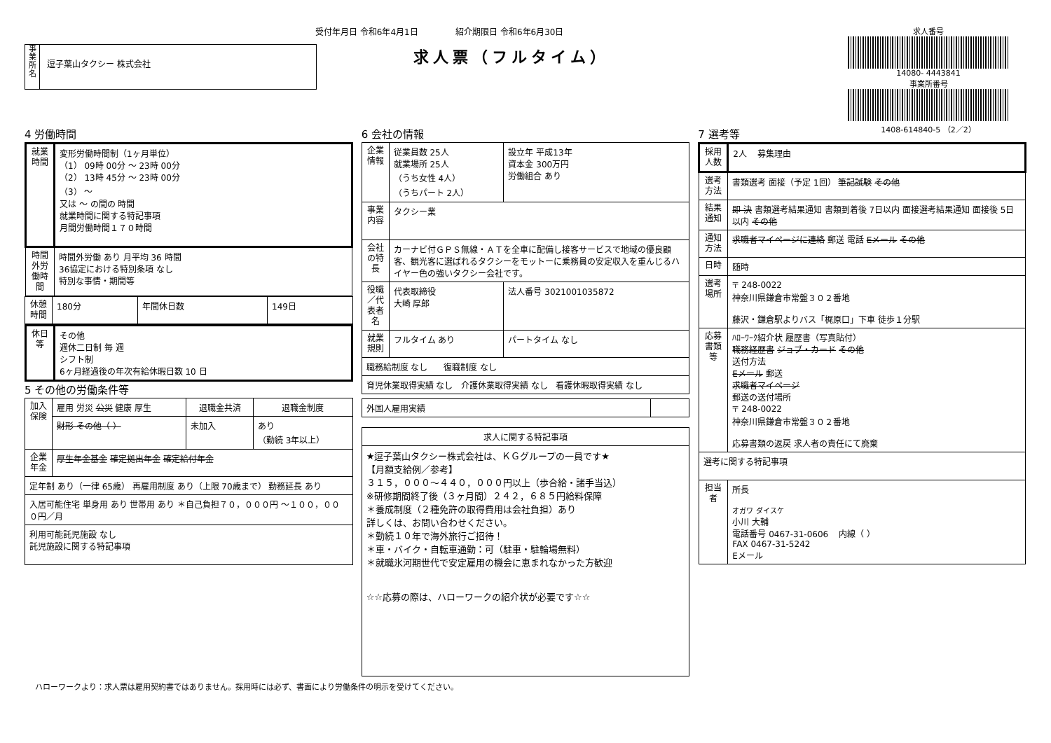受付年月日 令和6年4月1日 紹介期限日 令和6年6月30日
求人票（フルタイム）
事業所名
逗子葉山タクシー 株式会社
求人番号
14080- 4443841
事業所番号
1408-614840-5 （2／2）
4 労働時間
| 就業時間 | 変形労働時間制（1ヶ月単位） （1） 09時 00分 ～ 23時 00分 （2） 13時 45分 ～ 23時 00分 （3） ～ 又は ～ の間の 時間 就業時間に関する特記事項 月間労働時間１７０時間 |
| 時間外労働時間 | 時間外労働 あり 月平均 36 時間 36協定における特別条項 なし 特別な事情・期間等 |
| 休憩時間 | 180分 | 年間休日数 | 149日 |
| 休日等 | その他 週休二日制 毎 週 シフト制 6ヶ月経過後の年次有給休暇日数 10 日 |
5 その他の労働条件等
| 加入保険 | 雇用 労災 公災 健康 厚生 | 退職金共済 | 退職金制度 |
| | 財形 その他（ ） | 未加入 | あり （勤続 3年以上） |
| 企業年金 | 厚生年金基金 確定拠出年金 確定給付年金 | | |
| 定年制 あり（一律 65歳） 再雇用制度 あり（上限 70歳まで） 勤務延長 あり | | | |
| 入居可能住宅 単身用 あり 世帯用 あり ＊自己負担７０，０００円 ～１００，０００円／月 | | | |
| 利用可能託児施設 なし 託児施設に関する特記事項 | | | |
6 会社の情報
| 企業情報 | 従業員数 25人 就業場所 25人 （うち女性 4人） （うちパート 2人） | 設立年 平成13年 資本金 300万円 労働組合 あり |
| 事業内容 | タクシー業 | |
| 会社の特長 | カーナビ付ＧＰＳ無線・ＡＴを全車に配備し接客サービスで地域の優良顧客、観光客に選ばれるタクシーをモットーに乗務員の安定収入を重んじるハイヤー色の強いタクシー会社です。 | |
| 役職／代表者名 | 代表取締役 大崎 厚郎 | 法人番号 3021001035872 |
| 就業規則 | フルタイム あり | パートタイム なし |
| 職務給制度 なし 復職制度 なし | | |
| 育児休業取得実績 なし 介護休業取得実績 なし 看護休暇取得実績 なし | | |
| 外国人雇用実績 | |
| 求人に関する特記事項 |
| --- |
| ★逗子葉山タクシー株式会社は、ＫＧグループの一員です★ 【月額支給例／参考】 ３１５，０００～４４０，０００円以上（歩合給・諸手当込） ※研修期間終了後（３ヶ月間）２４２，６８５円給料保障 ＊養成制度（２種免許の取得費用は会社負担）あり 詳しくは、お問い合わせください。 ＊勤続１０年で海外旅行ご招待！ ＊車・バイク・自転車通勤：可（駐車・駐輪場無料） ＊就職氷河期世代で安定雇用の機会に恵まれなかった方歓迎 ☆☆応募の際は、ハローワークの紹介状が必要です☆☆ |
7 選考等
| 採用人数 | 2人 募集理由 |
| 選考方法 | 書類選考 面接（予定 1回） 筆記試験 その他 |
| 結果通知 | 即 決 書類選考結果通知 書類到着後 7日以内 面接選考結果通知 面接後 5日以内 その他 |
| 通知方法 | 求職者マイページに連絡 郵送 電話 Eメール その他 |
| 日時 | 随時 |
| 選考場所 | 〒 248-0022 神奈川県鎌倉市常盤３０２番地 藤沢・鎌倉駅よりバス「梶原口」下車 徒歩１分駅 |
| 応募書類等 | ﾊﾛｰﾜｰｸ紹介状 履歴書（写真貼付） 職務経歴書 ジョブ・カード その他 送付方法 Eメール 郵送 求職者マイページ 郵送の送付場所 〒 248-0022 神奈川県鎌倉市常盤３０２番地 応募書類の返戻 求人者の責任にて廃棄 |
| 選考に関する特記事項 | |
| 担当者 | 所長 オガワ ダイスケ 小川 大輔 電話番号 0467-31-0606 内線（ ） FAX 0467-31-5242 Eメール |
ハローワークより：求人票は雇用契約書ではありません。採用時には必ず、書面により労働条件の明示を受けてください。